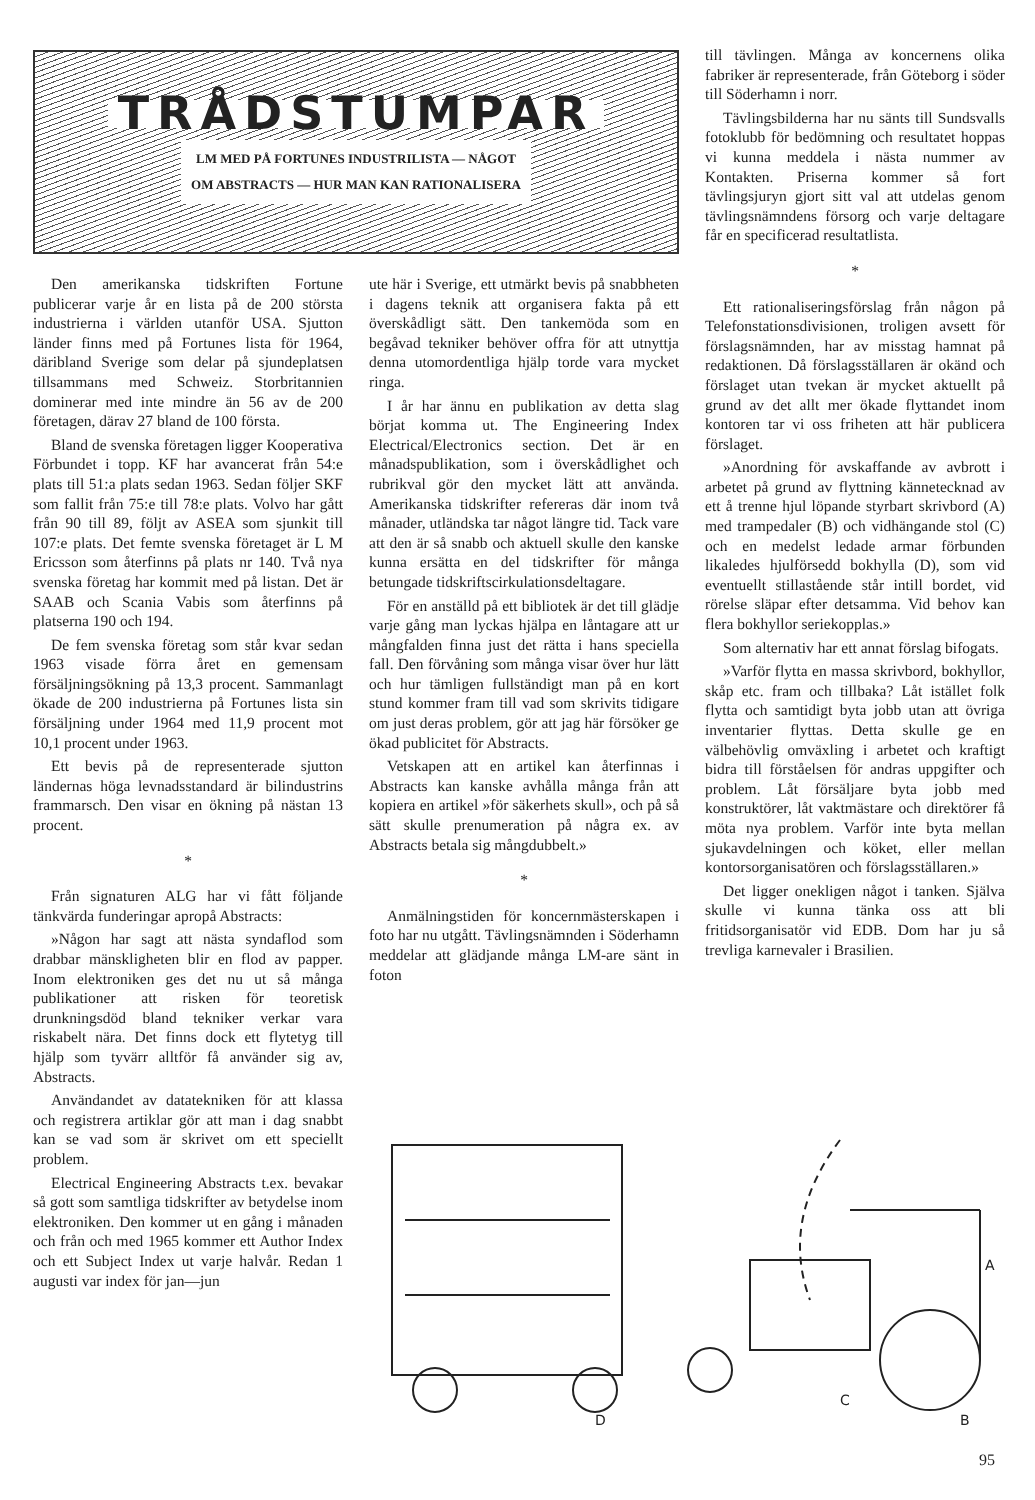TRÅDSTUMPAR
LM MED PÅ FORTUNES INDUSTRILISTA — NÅGOT
OM ABSTRACTS — HUR MAN KAN RATIONALISERA
Den amerikanska tidskriften Fortune publicerar varje år en lista på de 200 största industrierna i världen utanför USA. Sjutton länder finns med på Fortunes lista för 1964, däribland Sverige som delar på sjundeplatsen tillsammans med Schweiz. Storbritannien dominerar med inte mindre än 56 av de 200 företagen, därav 27 bland de 100 första.
Bland de svenska företagen ligger Kooperativa Förbundet i topp. KF har avancerat från 54:e plats till 51:a plats sedan 1963. Sedan följer SKF som fallit från 75:e till 78:e plats. Volvo har gått från 90 till 89, följt av ASEA som sjunkit till 107:e plats. Det femte svenska företaget är L M Ericsson som återfinns på plats nr 140. Två nya svenska företag har kommit med på listan. Det är SAAB och Scania Vabis som återfinns på platserna 190 och 194.
De fem svenska företag som står kvar sedan 1963 visade förra året en gemensam försäljningsökning på 13,3 procent. Sammanlagt ökade de 200 industrierna på Fortunes lista sin försäljning under 1964 med 11,9 procent mot 10,1 procent under 1963.
Ett bevis på de representerade sjutton ländernas höga levnadsstandard är bilindustrins frammarsch. Den visar en ökning på nästan 13 procent.
*
Från signaturen ALG har vi fått följande tänkvärda funderingar apropå Abstracts:
»Någon har sagt att nästa syndaflod som drabbar mänskligheten blir en flod av papper. Inom elektroniken ges det nu ut så många publikationer att risken för teoretisk drunkningsdöd bland tekniker verkar vara riskabelt nära. Det finns dock ett flytetyg till hjälp som tyvärr alltför få använder sig av, Abstracts.
Användandet av datatekniken för att klassa och registrera artiklar gör att man i dag snabbt kan se vad som är skrivet om ett speciellt problem.
Electrical Engineering Abstracts t.ex. bevakar så gott som samtliga tidskrifter av betydelse inom elektroniken. Den kommer ut en gång i månaden och från och med 1965 kommer ett Author Index och ett Subject Index ut varje halvår. Redan 1 augusti var index för jan—jun
ute här i Sverige, ett utmärkt bevis på snabbheten i dagens teknik att organisera fakta på ett överskådligt sätt. Den tankemöda som en begåvad tekniker behöver offra för att utnyttja denna utomordentliga hjälp torde vara mycket ringa.
I år har ännu en publikation av detta slag börjat komma ut. The Engineering Index Electrical/Electronics section. Det är en månadspublikation, som i överskådlighet och rubrikval gör den mycket lätt att använda. Amerikanska tidskrifter refereras där inom två månader, utländska tar något längre tid. Tack vare att den är så snabb och aktuell skulle den kanske kunna ersätta en del tidskrifter för många betungade tidskriftscirkulationsdeltagare.
För en anställd på ett bibliotek är det till glädje varje gång man lyckas hjälpa en låntagare att ur mångfalden finna just det rätta i hans speciella fall. Den förvåning som många visar över hur lätt och hur tämligen fullständigt man på en kort stund kommer fram till vad som skrivits tidigare om just deras problem, gör att jag här försöker ge ökad publicitet för Abstracts.
Vetskapen att en artikel kan återfinnas i Abstracts kan kanske avhålla många från att kopiera en artikel »för säkerhets skull», och på så sätt skulle prenumeration på några ex. av Abstracts betala sig mångdubbelt.»
*
Anmälningstiden för koncernmästerskapen i foto har nu utgått. Tävlingsnämnden i Söderhamn meddelar att glädjande många LM-are sänt in foton
till tävlingen. Många av koncernens olika fabriker är representerade, från Göteborg i söder till Söderhamn i norr.
Tävlingsbilderna har nu sänts till Sundsvalls fotoklubb för bedömning och resultatet hoppas vi kunna meddela i nästa nummer av Kontakten. Priserna kommer så fort tävlingsjuryn gjort sitt val att utdelas genom tävlingsnämndens försorg och varje deltagare får en specificerad resultatlista.
*
Ett rationaliseringsförslag från någon på Telefonstationsdivisionen, troligen avsett för förslagsnämnden, har av misstag hamnat på redaktionen. Då förslagsställaren är okänd och förslaget utan tvekan är mycket aktuellt på grund av det allt mer ökade flyttandet inom kontoren tar vi oss friheten att här publicera förslaget.
»Anordning för avskaffande av avbrott i arbetet på grund av flyttning kännetecknad av ett å trenne hjul löpande styrbart skrivbord (A) med trampedaler (B) och vidhängande stol (C) och en medelst ledade armar förbunden likaledes hjulförsedd bokhylla (D), som vid eventuellt stillastående står intill bordet, vid rörelse släpar efter detsamma. Vid behov kan flera bokhyllor seriekopplas.»
Som alternativ har ett annat förslag bifogats.
»Varför flytta en massa skrivbord, bokhyllor, skåp etc. fram och tillbaka? Låt istället folk flytta och samtidigt byta jobb utan att övriga inventarier flyttas. Detta skulle ge en välbehövlig omväxling i arbetet och kraftigt bidra till förståelsen för andras uppgifter och problem. Låt försäljare byta jobb med konstruktörer, låt vaktmästare och direktörer få möta nya problem. Varför inte byta mellan sjukavdelningen och köket, eller mellan kontorsorganisatören och förslagsställaren.»
Det ligger onekligen något i tanken. Själva skulle vi kunna tänka oss att bli fritidsorganisatör vid EDB. Dom har ju så trevliga karnevaler i Brasilien.
D
C
B
A
95